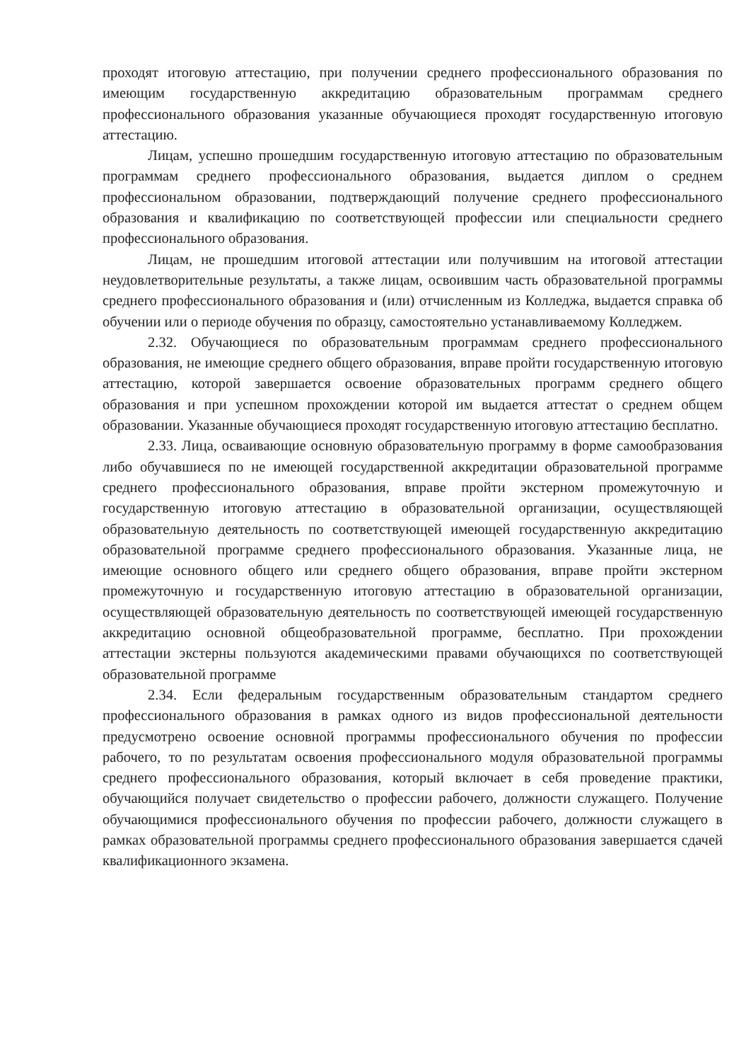проходят итоговую аттестацию, при получении среднего профессионального образования по имеющим государственную аккредитацию образовательным программам среднего профессионального образования указанные обучающиеся проходят государственную итоговую аттестацию.
Лицам, успешно прошедшим государственную итоговую аттестацию по образовательным программам среднего профессионального образования, выдается диплом о среднем профессиональном образовании, подтверждающий получение среднего профессионального образования и квалификацию по соответствующей профессии или специальности среднего профессионального образования.
Лицам, не прошедшим итоговой аттестации или получившим на итоговой аттестации неудовлетворительные результаты, а также лицам, освоившим часть образовательной программы среднего профессионального образования и (или) отчисленным из Колледжа, выдается справка об обучении или о периоде обучения по образцу, самостоятельно устанавливаемому Колледжем.
2.32. Обучающиеся по образовательным программам среднего профессионального образования, не имеющие среднего общего образования, вправе пройти государственную итоговую аттестацию, которой завершается освоение образовательных программ среднего общего образования и при успешном прохождении которой им выдается аттестат о среднем общем образовании. Указанные обучающиеся проходят государственную итоговую аттестацию бесплатно.
2.33. Лица, осваивающие основную образовательную программу в форме самообразования либо обучавшиеся по не имеющей государственной аккредитации образовательной программе среднего профессионального образования, вправе пройти экстерном промежуточную и государственную итоговую аттестацию в образовательной организации, осуществляющей образовательную деятельность по соответствующей имеющей государственную аккредитацию образовательной программе среднего профессионального образования. Указанные лица, не имеющие основного общего или среднего общего образования, вправе пройти экстерном промежуточную и государственную итоговую аттестацию в образовательной организации, осуществляющей образовательную деятельность по соответствующей имеющей государственную аккредитацию основной общеобразовательной программе, бесплатно. При прохождении аттестации экстерны пользуются академическими правами обучающихся по соответствующей образовательной программе
2.34. Если федеральным государственным образовательным стандартом среднего профессионального образования в рамках одного из видов профессиональной деятельности предусмотрено освоение основной программы профессионального обучения по профессии рабочего, то по результатам освоения профессионального модуля образовательной программы среднего профессионального образования, который включает в себя проведение практики, обучающийся получает свидетельство о профессии рабочего, должности служащего. Получение обучающимися профессионального обучения по профессии рабочего, должности служащего в рамках образовательной программы среднего профессионального образования завершается сдачей квалификационного экзамена.